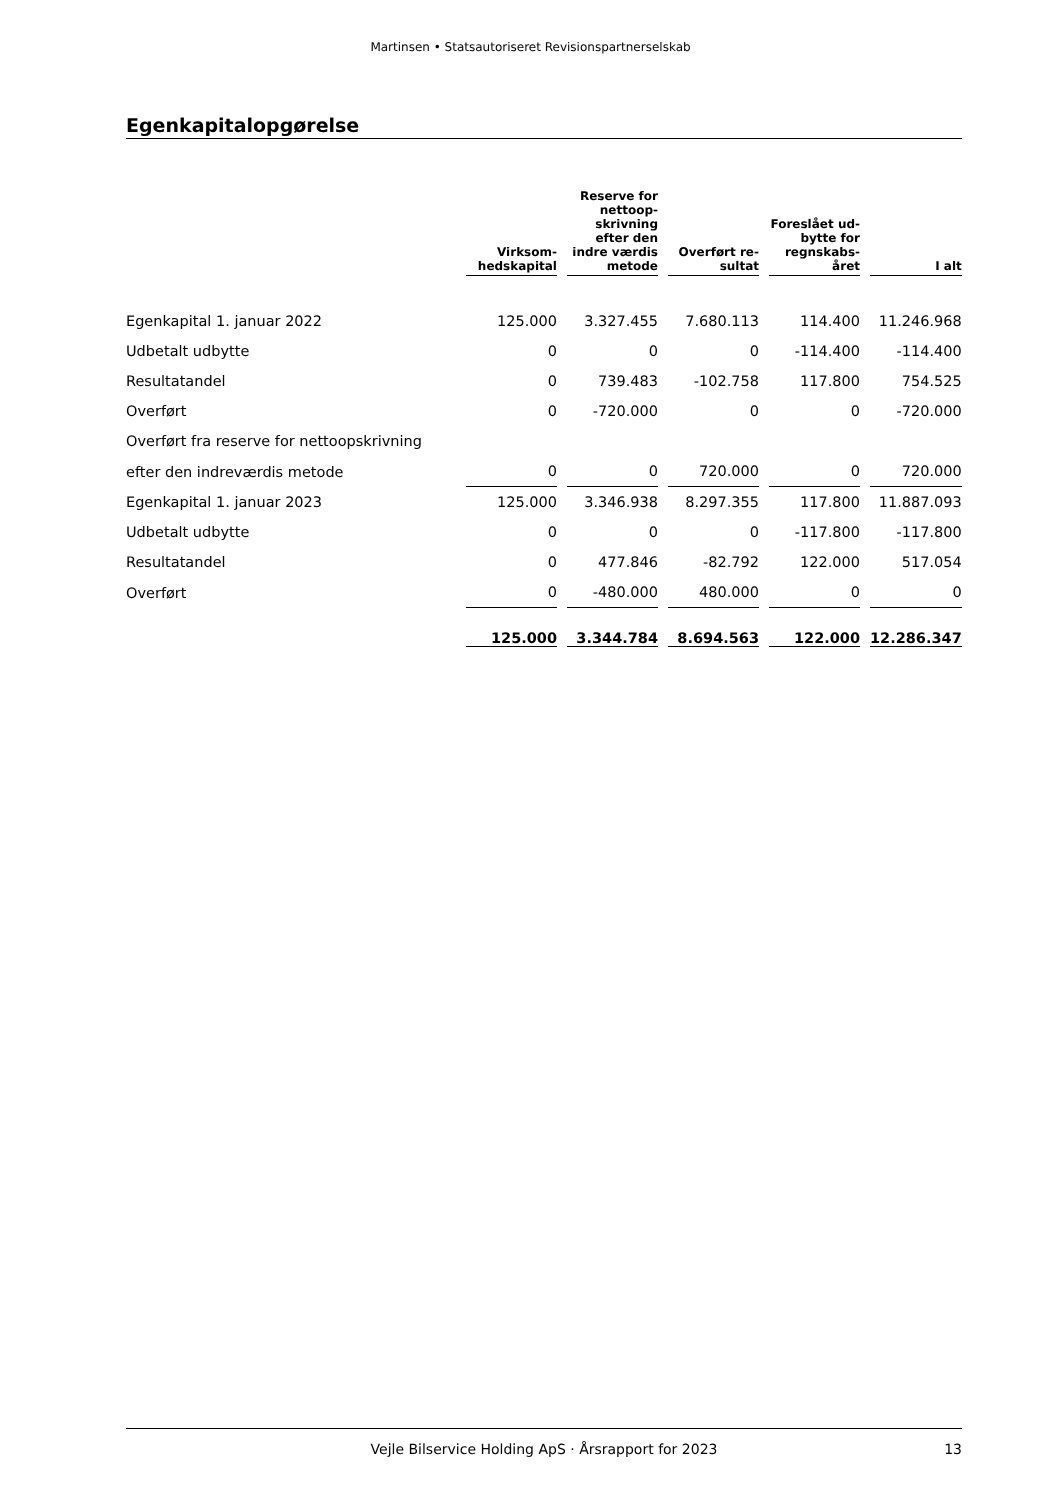Martinsen • Statsautoriseret Revisionspartnerselskab
Egenkapitalopgørelse
| | Virksom- hedskapital | Reserve for nettoop- skrivning efter den indre værdis metode | Overført re- sultat | Foreslået ud- bytte for regnskabs- året | I alt |
| Egenkapital 1. januar 2022 | 125.000 | 3.327.455 | 7.680.113 | 114.400 | 11.246.968 |
| Udbetalt udbytte | 0 | 0 | 0 | -114.400 | -114.400 |
| Resultatandel | 0 | 739.483 | -102.758 | 117.800 | 754.525 |
| Overført | 0 | -720.000 | 0 | 0 | -720.000 |
| Overført fra reserve for nettoopskrivning | | | | | |
| efter den indreværdis metode | 0 | 0 | 720.000 | 0 | 720.000 |
| Egenkapital 1. januar 2023 | 125.000 | 3.346.938 | 8.297.355 | 117.800 | 11.887.093 |
| Udbetalt udbytte | 0 | 0 | 0 | -117.800 | -117.800 |
| Resultatandel | 0 | 477.846 | -82.792 | 122.000 | 517.054 |
| Overført | 0 | -480.000 | 480.000 | 0 | 0 |
| | 125.000 | 3.344.784 | 8.694.563 | 122.000 | 12.286.347 |
Vejle Bilservice Holding ApS · Årsrapport for 2023 13